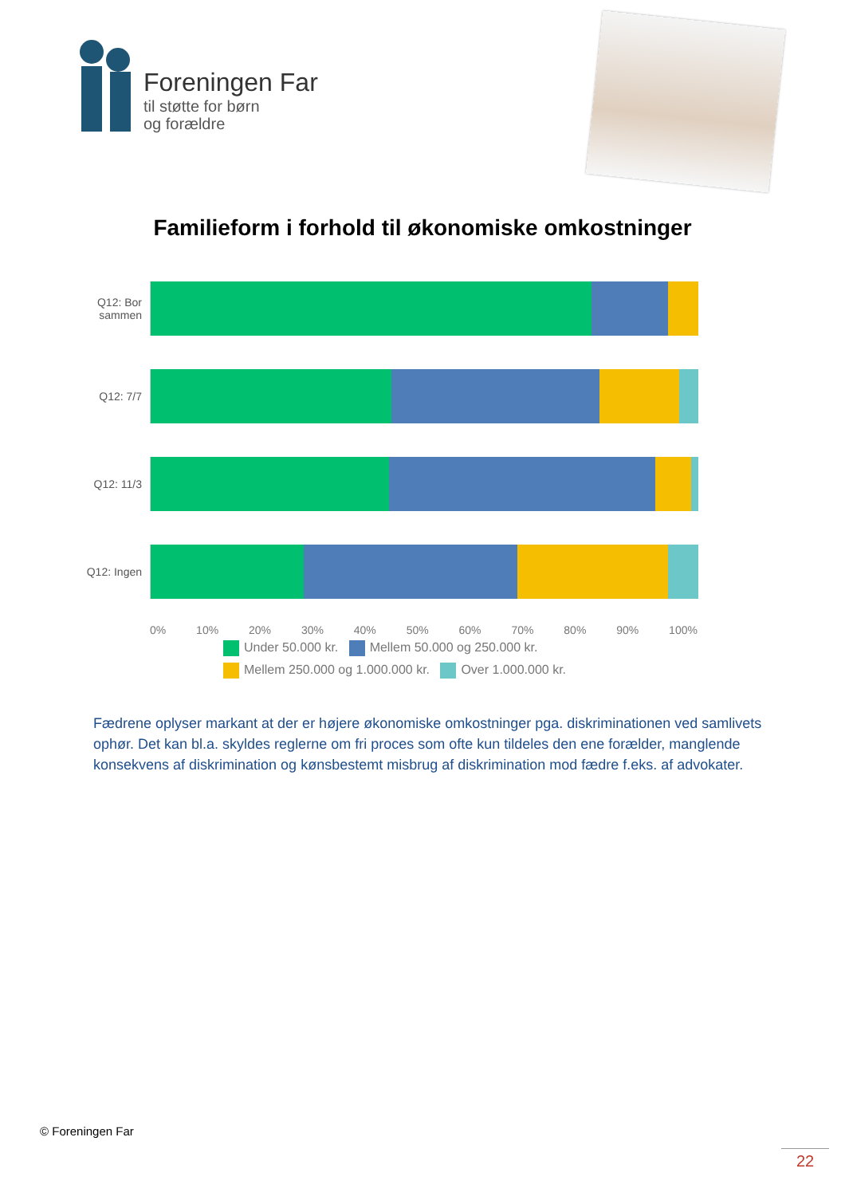Foreningen Far
til støtte for børn
og forældre
Familieform i forhold til økonomiske omkostninger
Q12: Bor sammen
Q12: 7/7
Q12: 11/3
Q12: Ingen
0% 10% 20% 30% 40% 50% 60% 70% 80% 90% 100%
Under 50.000 kr. Mellem 50.000 og 250.000 kr.
Mellem 250.000 og 1.000.000 kr. Over 1.000.000 kr.
Fædrene oplyser markant at der er højere økonomiske omkostninger pga. diskriminationen ved samlivets ophør. Det kan bl.a. skyldes reglerne om fri proces som ofte kun tildeles den ene forælder, manglende konsekvens af diskrimination og kønsbestemt misbrug af diskrimination mod fædre f.eks. af advokater.
© Foreningen Far
22